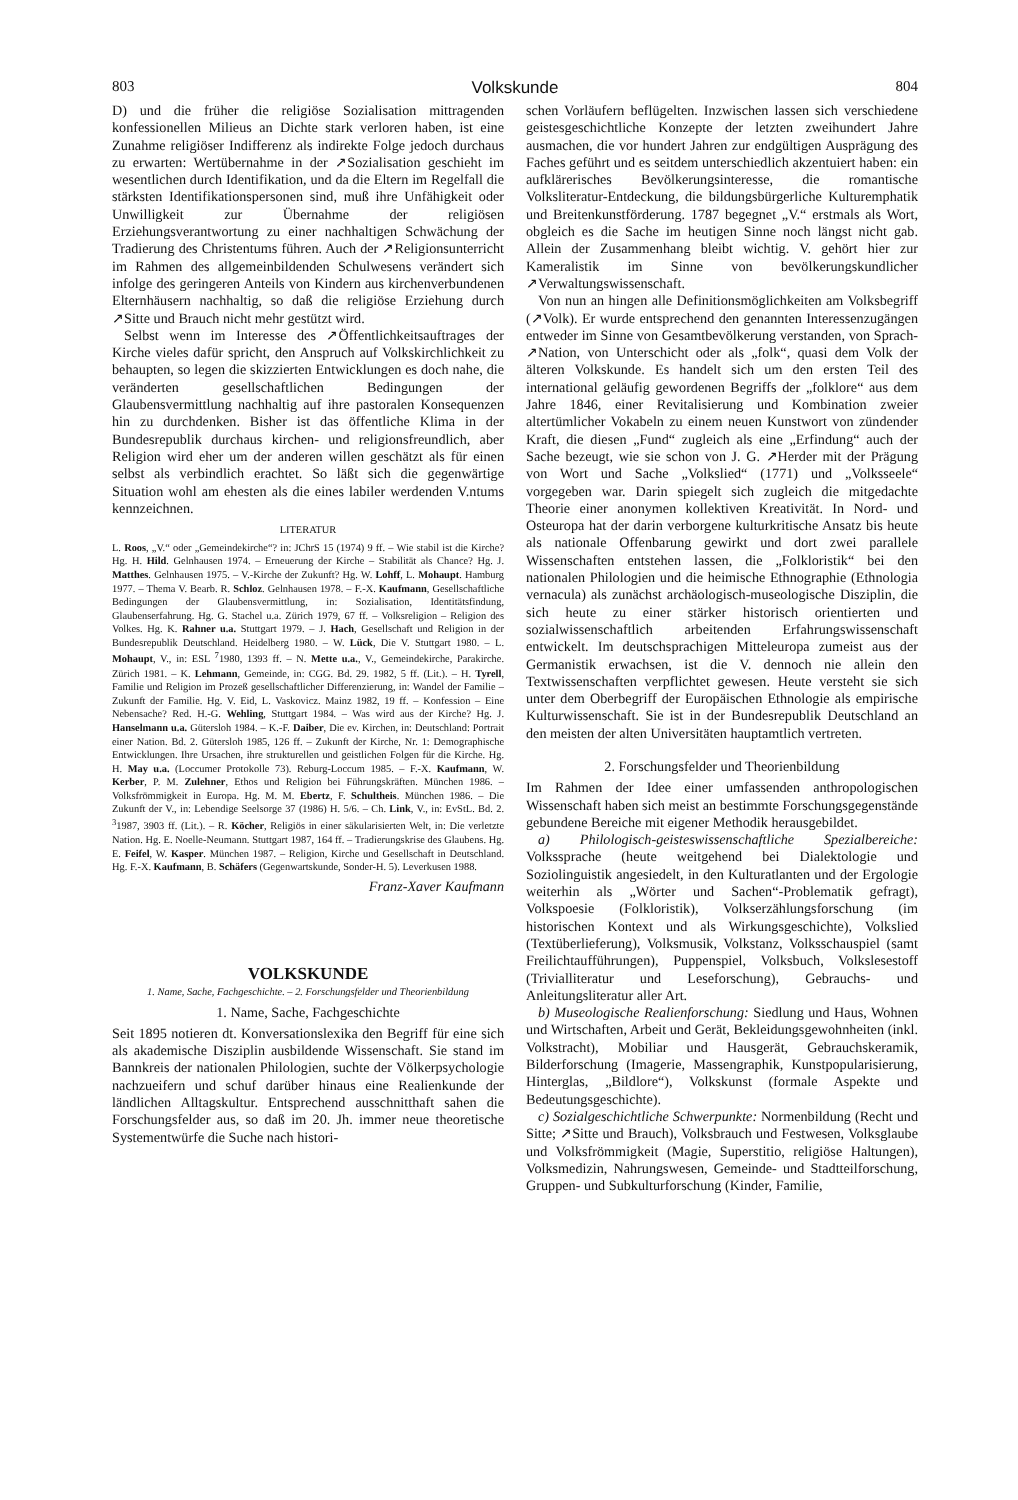803 Volkskunde 804
D) und die früher die religiöse Sozialisation mittragenden konfessionellen Milieus an Dichte stark verloren haben, ist eine Zunahme religiöser Indifferenz als indirekte Folge jedoch durchaus zu erwarten: Wertübernahme in der ↗Sozialisation geschieht im wesentlichen durch Identifikation, und da die Eltern im Regelfall die stärksten Identifikationspersonen sind, muß ihre Unfähigkeit oder Unwilligkeit zur Übernahme der religiösen Erziehungsverantwortung zu einer nachhaltigen Schwächung der Tradierung des Christentums führen. Auch der ↗Religionsunterricht im Rahmen des allgemeinbildenden Schulwesens verändert sich infolge des geringeren Anteils von Kindern aus kirchenverbundenen Elternhäusern nachhaltig, so daß die religiöse Erziehung durch ↗Sitte und Brauch nicht mehr gestützt wird.
Selbst wenn im Interesse des ↗Öffentlichkeitsauftrages der Kirche vieles dafür spricht, den Anspruch auf Volkskirchlichkeit zu behaupten, so legen die skizzierten Entwicklungen es doch nahe, die veränderten gesellschaftlichen Bedingungen der Glaubensvermittlung nachhaltig auf ihre pastoralen Konsequenzen hin zu durchdenken. Bisher ist das öffentliche Klima in der Bundesrepublik durchaus kirchen- und religionsfreundlich, aber Religion wird eher um der anderen willen geschätzt als für einen selbst als verbindlich erachtet. So läßt sich die gegenwärtige Situation wohl am ehesten als die eines labiler werdenden V.ntums kennzeichnen.
LITERATUR
L. Roos, „V.“ oder „Gemeindekirche“? in: JChrS 15 (1974) 9 ff. – Wie stabil ist die Kirche? Hg. H. Hild. Gelnhausen 1974. – Erneuerung der Kirche – Stabilität als Chance? Hg. J. Matthes. Gelnhausen 1975. – V.-Kirche der Zukunft? Hg. W. Lohff, L. Mohaupt. Hamburg 1977. – Thema V. Bearb. R. Schloz. Gelnhausen 1978. – F.-X. Kaufmann, Gesellschaftliche Bedingungen der Glaubensvermittlung, in: Sozialisation, Identitätsfindung, Glaubenserfahrung. Hg. G. Stachel u.a. Zürich 1979, 67 ff. – Volksreligion – Religion des Volkes. Hg. K. Rahner u.a. Stuttgart 1979. – J. Hach, Gesellschaft und Religion in der Bundesrepublik Deutschland. Heidelberg 1980. – W. Lück, Die V. Stuttgart 1980. – L. Mohaupt, V., in: ESL <sup>7</sup>1980, 1393 ff. – N. Mette u.a., V., Gemeindekirche, Parakirche. Zürich 1981. – K. Lehmann, Gemeinde, in: CGG. Bd. 29. 1982, 5 ff. (Lit.). – H. Tyrell, Familie und Religion im Prozeß gesellschaftlicher Differenzierung, in: Wandel der Familie – Zukunft der Familie. Hg. V. Eid, L. Vaskovicz. Mainz 1982, 19 ff. – Konfession – Eine Nebensache? Red. H.-G. Wehling, Stuttgart 1984. – Was wird aus der Kirche? Hg. J. Hanselmann u.a. Gütersloh 1984. – K.-F. Daiber, Die ev. Kirchen, in: Deutschland: Portrait einer Nation. Bd. 2. Gütersloh 1985, 126 ff. – Zukunft der Kirche, Nr. 1: Demographische Entwicklungen. Ihre Ursachen, ihre strukturellen und geistlichen Folgen für die Kirche. Hg. H. May u.a. (Loccumer Protokolle 73). Reburg-Loccum 1985. – F.-X. Kaufmann, W. Kerber, P. M. Zulehner, Ethos und Religion bei Führungskräften. München 1986. – Volksfrömmigkeit in Europa. Hg. M. M. Ebertz, F. Schultheis. München 1986. – Die Zukunft der V., in: Lebendige Seelsorge 37 (1986) H. 5/6. – Ch. Link, V., in: EvStL. Bd. 2. <sup>3</sup>1987, 3903 ff. (Lit.). – R. Köcher, Religiös in einer säkularisierten Welt, in: Die verletzte Nation. Hg. E. Noelle-Neumann. Stuttgart 1987, 164 ff. – Tradierungskrise des Glaubens. Hg. E. Feifel, W. Kasper. München 1987. – Religion, Kirche und Gesellschaft in Deutschland. Hg. F.-X. Kaufmann, B. Schäfers (Gegenwartskunde, Sonder-H. 5). Leverkusen 1988.
Franz-Xaver Kaufmann
VOLKSKUNDE
1. Name, Sache, Fachgeschichte. – 2. Forschungsfelder und Theorienbildung
1. Name, Sache, Fachgeschichte
Seit 1895 notieren dt. Konversationslexika den Begriff für eine sich als akademische Disziplin ausbildende Wissenschaft. Sie stand im Bannkreis der nationalen Philologien, suchte der Völkerpsychologie nachzueifern und schuf darüber hinaus eine Realienkunde der ländlichen Alltagskultur. Entsprechend ausschnitthaft sahen die Forschungsfelder aus, so daß im 20. Jh. immer neue theoretische Systementwürfe die Suche nach histori-
schen Vorläufern beflügelten. Inzwischen lassen sich verschiedene geistesgeschichtliche Konzepte der letzten zweihundert Jahre ausmachen, die vor hundert Jahren zur endgültigen Ausprägung des Faches geführt und es seitdem unterschiedlich akzentuiert haben: ein aufklärerisches Bevölkerungsinteresse, die romantische Volksliteratur-Entdeckung, die bildungsbürgerliche Kulturemphatik und Breitenkunstförderung. 1787 begegnet „V.“ erstmals als Wort, obgleich es die Sache im heutigen Sinne noch längst nicht gab. Allein der Zusammenhang bleibt wichtig. V. gehört hier zur Kameralistik im Sinne von bevölkerungskundlicher ↗Verwaltungswissenschaft.
Von nun an hingen alle Definitionsmöglichkeiten am Volksbegriff (↗Volk). Er wurde entsprechend den genannten Interessenzugängen entweder im Sinne von Gesamtbevölkerung verstanden, von Sprach-↗Nation, von Unterschicht oder als „folk“, quasi dem Volk der älteren Volkskunde. Es handelt sich um den ersten Teil des international geläufig gewordenen Begriffs der „folklore“ aus dem Jahre 1846, einer Revitalisierung und Kombination zweier altertümlicher Vokabeln zu einem neuen Kunstwort von zündender Kraft, die diesen „Fund“ zugleich als eine „Erfindung“ auch der Sache bezeugt, wie sie schon von J. G. ↗Herder mit der Prägung von Wort und Sache „Volkslied“ (1771) und „Volksseele“ vorgegeben war. Darin spiegelt sich zugleich die mitgedachte Theorie einer anonymen kollektiven Kreativität. In Nord- und Osteuropa hat der darin verborgene kulturkritische Ansatz bis heute als nationale Offenbarung gewirkt und dort zwei parallele Wissenschaften entstehen lassen, die „Folkloristik“ bei den nationalen Philologien und die heimische Ethnographie (Ethnologia vernacula) als zunächst archäologisch-museologische Disziplin, die sich heute zu einer stärker historisch orientierten und sozialwissenschaftlich arbeitenden Erfahrungswissenschaft entwickelt. Im deutschsprachigen Mitteleuropa zumeist aus der Germanistik erwachsen, ist die V. dennoch nie allein den Textwissenschaften verpflichtet gewesen. Heute versteht sie sich unter dem Oberbegriff der Europäischen Ethnologie als empirische Kulturwissenschaft. Sie ist in der Bundesrepublik Deutschland an den meisten der alten Universitäten hauptamtlich vertreten.
2. Forschungsfelder und Theorienbildung
Im Rahmen der Idee einer umfassenden anthropologischen Wissenschaft haben sich meist an bestimmte Forschungsgegenstände gebundene Bereiche mit eigener Methodik herausgebildet.
a) Philologisch-geisteswissenschaftliche Spezialbereiche: Volkssprache (heute weitgehend bei Dialektologie und Soziolinguistik angesiedelt, in den Kulturatlanten und der Ergologie weiterhin als „Wörter und Sachen“-Problematik gefragt), Volkspoesie (Folkloristik), Volkserzählungsforschung (im historischen Kontext und als Wirkungsgeschichte), Volkslied (Textüberlieferung), Volksmusik, Volkstanz, Volksschauspiel (samt Freilichtaufführungen), Puppenspiel, Volksbuch, Volkslesestoff (Trivialliteratur und Leseforschung), Gebrauchs- und Anleitungsliteratur aller Art.
b) Museologische Realienforschung: Siedlung und Haus, Wohnen und Wirtschaften, Arbeit und Gerät, Bekleidungsgewohnheiten (inkl. Volkstracht), Mobiliar und Hausgerät, Gebrauchskeramik, Bilderforschung (Imagerie, Massengraphik, Kunstpopularisierung, Hinterglas, „Bildlore“), Volkskunst (formale Aspekte und Bedeutungsgeschichte).
c) Sozialgeschichtliche Schwerpunkte: Normenbildung (Recht und Sitte; ↗Sitte und Brauch), Volksbrauch und Festwesen, Volksglaube und Volksfrömmigkeit (Magie, Superstitio, religiöse Haltungen), Volksmedizin, Nahrungswesen, Gemeinde- und Stadtteilforschung, Gruppen- und Subkulturforschung (Kinder, Familie,